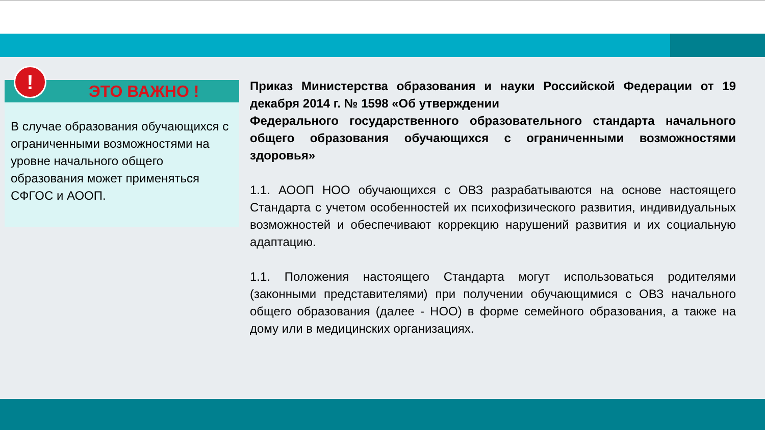ЭТО ВАЖНО !
!
В случае образования обучающихся с ограниченными возможностями на уровне начального общего образования может применяться СФГОС и АООП.
Приказ Министерства образования и науки Российской Федерации от 19 декабря 2014 г. № 1598 «Об утверждении
Федерального государственного образовательного стандарта начального общего образования обучающихся с ограниченными возможностями здоровья»
1.1. АООП НОО обучающихся с ОВЗ разрабатываются на основе настоящего Стандарта с учетом особенностей их психофизического развития, индивидуальных возможностей и обеспечивают коррекцию нарушений развития и их социальную адаптацию.
1.1. Положения настоящего Стандарта могут использоваться родителями (законными представителями) при получении обучающимися с ОВЗ начального общего образования (далее - НОО) в форме семейного образования, а также на дому или в медицинских организациях.